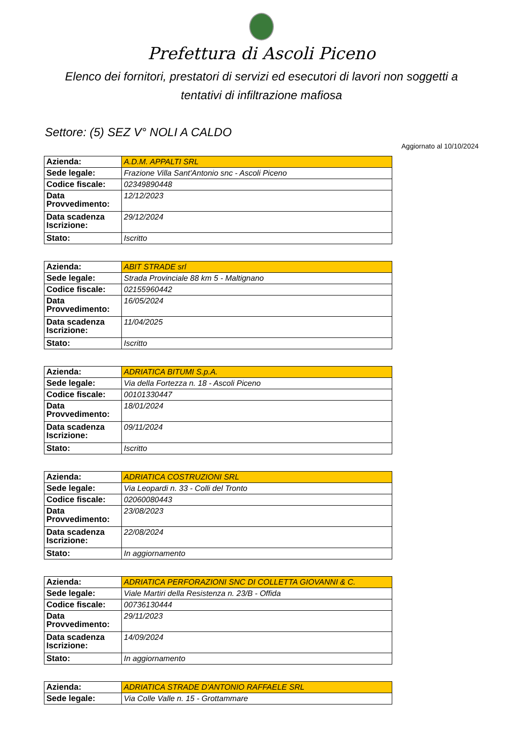Prefettura di Ascoli Piceno
Elenco dei fornitori, prestatori di servizi ed esecutori di lavori non soggetti a tentativi di infiltrazione mafiosa
Settore: (5) SEZ V° NOLI A CALDO
Aggiornato al 10/10/2024
| Azienda: | A.D.M. APPALTI SRL |
| Sede legale: | Frazione Villa Sant'Antonio snc - Ascoli Piceno |
| Codice fiscale: | 02349890448 |
| Data Provvedimento: | 12/12/2023 |
| Data scadenza Iscrizione: | 29/12/2024 |
| Stato: | Iscritto |
| Azienda: | ABIT STRADE srl |
| Sede legale: | Strada Provinciale 88 km 5 - Maltignano |
| Codice fiscale: | 02155960442 |
| Data Provvedimento: | 16/05/2024 |
| Data scadenza Iscrizione: | 11/04/2025 |
| Stato: | Iscritto |
| Azienda: | ADRIATICA BITUMI S.p.A. |
| Sede legale: | Via della Fortezza n. 18 - Ascoli Piceno |
| Codice fiscale: | 00101330447 |
| Data Provvedimento: | 18/01/2024 |
| Data scadenza Iscrizione: | 09/11/2024 |
| Stato: | Iscritto |
| Azienda: | ADRIATICA COSTRUZIONI SRL |
| Sede legale: | Via Leopardi n. 33 - Colli del Tronto |
| Codice fiscale: | 02060080443 |
| Data Provvedimento: | 23/08/2023 |
| Data scadenza Iscrizione: | 22/08/2024 |
| Stato: | In aggiornamento |
| Azienda: | ADRIATICA PERFORAZIONI SNC DI COLLETTA GIOVANNI & C. |
| Sede legale: | Viale Martiri della Resistenza n. 23/B - Offida |
| Codice fiscale: | 00736130444 |
| Data Provvedimento: | 29/11/2023 |
| Data scadenza Iscrizione: | 14/09/2024 |
| Stato: | In aggiornamento |
| Azienda: | ADRIATICA STRADE D'ANTONIO RAFFAELE SRL |
| Sede legale: | Via Colle Valle n. 15 - Grottammare |